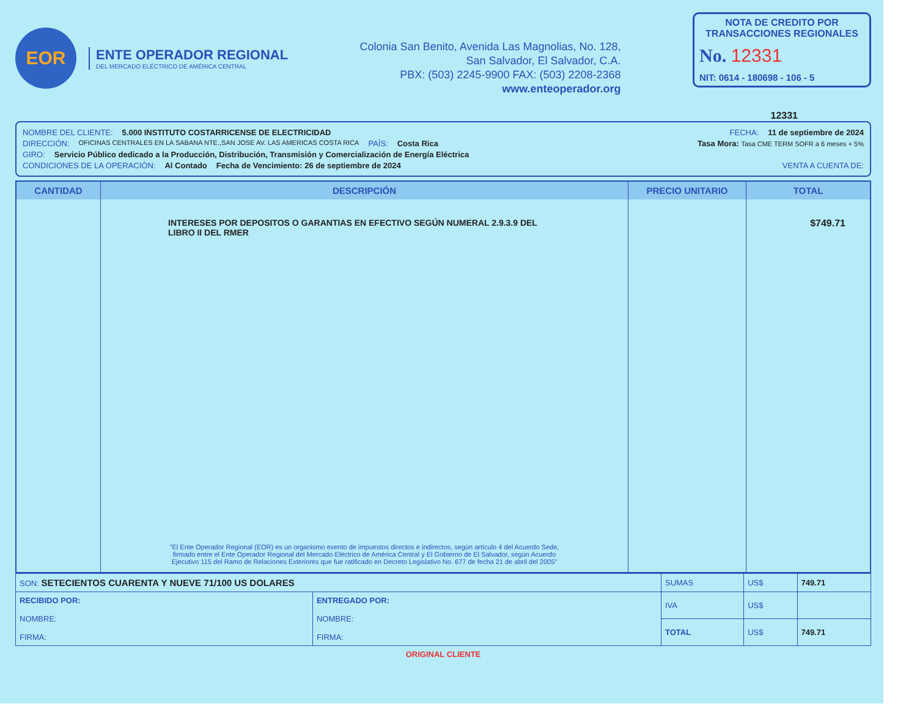EOR
ENTE OPERADOR REGIONAL
DEL MERCADO ELÉCTRICO DE AMÉRICA CENTRAL
Colonia San Benito, Avenida Las Magnolias, No. 128,
San Salvador, El Salvador, C.A.
PBX: (503) 2245-9900 FAX: (503) 2208-2368
www.enteoperador.org
NOTA DE CREDITO POR TRANSACCIONES REGIONALES
No. 12331
NIT: 0614 - 180698 - 106 - 5
12331
NOMBRE DEL CLIENTE: 5.000 INSTITUTO COSTARRICENSE DE ELECTRICIDAD FECHA: 11 de septiembre de 2024
DIRECCIÓN: OFICINAS CENTRALES EN LA SABANA NTE.,SAN JOSE AV. LAS AMERICAS COSTA RICA PAÍS: Costa Rica Tasa Mora: Tasa CME TERM SOFR a 6 meses + 5%
GIRO: Servicio Público dedicado a la Producción, Distribución, Transmisión y Comercialización de Energía Eléctrica
CONDICIONES DE LA OPERACIÓN: Al Contado Fecha de Vencimiento: 26 de septiembre de 2024 VENTA A CUENTA DE:
| CANTIDAD | DESCRIPCIÓN | PRECIO UNITARIO | TOTAL |
| --- | --- | --- | --- |
| | INTERESES POR DEPOSITOS O GARANTIAS EN EFECTIVO SEGÚN NUMERAL 2.9.3.9 DEL LIBRO II DEL RMER "El Ente Operador Regional (EOR) es un organismo exento de impuestos directos e indirectos, según artículo 4 del Acuerdo Sede, firmado entre el Ente Operador Regional del Mercado Eléctrico de América Central y El Gobierno de El Salvador, según Acuerdo Ejecutivo 115 del Ramo de Relaciones Exteriores que fue ratificado en Decreto Legislativo No. 677 de fecha 21 de abril del 2005" | | $749.71 |
| SON: SETECIENTOS CUARENTA Y NUEVE 71/100 US DOLARES | | SUMAS | US$ | 749.71 |
| RECIBIDO POR: NOMBRE: FIRMA: | ENTREGADO POR: NOMBRE: FIRMA: | IVA | US$ | |
| | | TOTAL | US$ | 749.71 |
ORIGINAL CLIENTE